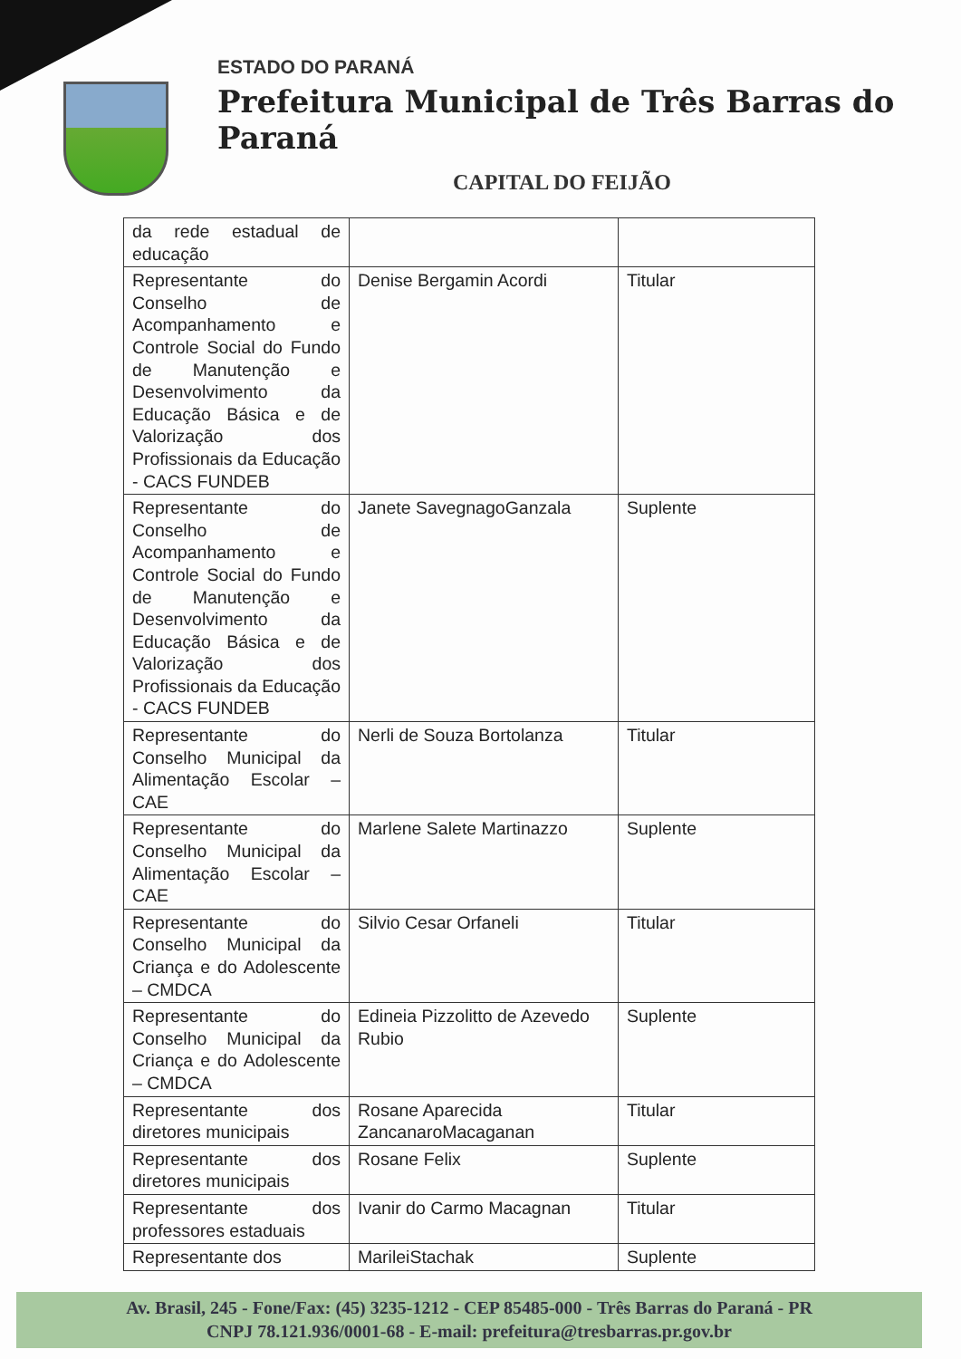ESTADO DO PARANÁ
Prefeitura Municipal de Três Barras do Paraná
CAPITAL DO FEIJÃO
| da rede estadual de educação | | |
| Representante do Conselho de Acompanhamento e Controle Social do Fundo de Manutenção e Desenvolvimento da Educação Básica e de Valorização dos Profissionais da Educação - CACS FUNDEB | Denise Bergamin Acordi | Titular |
| Representante do Conselho de Acompanhamento e Controle Social do Fundo de Manutenção e Desenvolvimento da Educação Básica e de Valorização dos Profissionais da Educação - CACS FUNDEB | Janete SavegnagoGanzala | Suplente |
| Representante do Conselho Municipal da Alimentação Escolar – CAE | Nerli de Souza Bortolanza | Titular |
| Representante do Conselho Municipal da Alimentação Escolar – CAE | Marlene Salete Martinazzo | Suplente |
| Representante do Conselho Municipal da Criança e do Adolescente – CMDCA | Silvio Cesar Orfaneli | Titular |
| Representante do Conselho Municipal da Criança e do Adolescente – CMDCA | Edineia Pizzolitto de Azevedo Rubio | Suplente |
| Representante dos diretores municipais | Rosane Aparecida ZancanaroMacaganan | Titular |
| Representante dos diretores municipais | Rosane Felix | Suplente |
| Representante dos professores estaduais | Ivanir do Carmo Macagnan | Titular |
| Representante dos | MarileiStachak | Suplente |
Av. Brasil, 245 - Fone/Fax: (45) 3235-1212 - CEP 85485-000 - Três Barras do Paraná - PR
CNPJ 78.121.936/0001-68 - E-mail: prefeitura@tresbarras.pr.gov.br